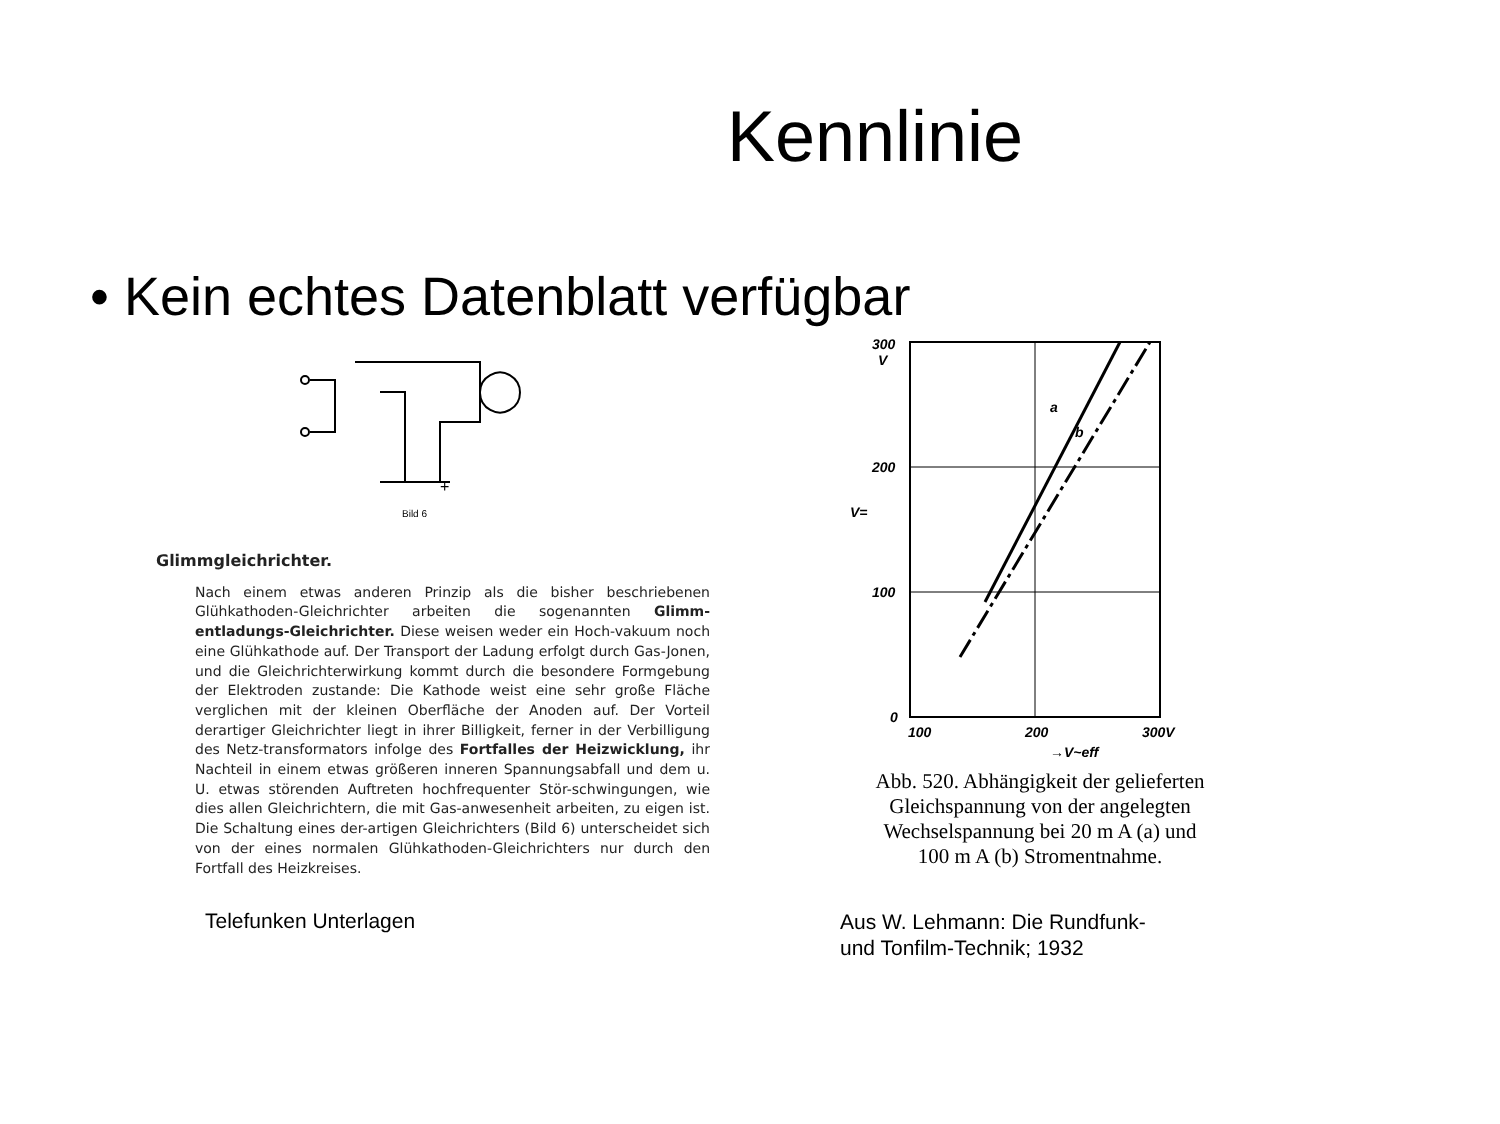Kennlinie
• Kein echtes Datenblatt verfügbar
Bild 6
+
Glimmgleichrichter.
Nach einem etwas anderen Prinzip als die bisher beschriebenen Glühkathoden-Gleichrichter arbeiten die sogenannten Glimm-entladungs-Gleichrichter. Diese weisen weder ein Hoch-vakuum noch eine Glühkathode auf. Der Transport der Ladung erfolgt durch Gas-Jonen, und die Gleichrichterwirkung kommt durch die besondere Formgebung der Elektroden zustande: Die Kathode weist eine sehr große Fläche verglichen mit der kleinen Oberfläche der Anoden auf. Der Vorteil derartiger Gleichrichter liegt in ihrer Billigkeit, ferner in der Verbilligung des Netz-transformators infolge des Fortfalles der Heizwicklung, ihr Nachteil in einem etwas größeren inneren Spannungsabfall und dem u. U. etwas störenden Auftreten hochfrequenter Stör-schwingungen, wie dies allen Gleichrichtern, die mit Gas-anwesenheit arbeiten, zu eigen ist. Die Schaltung eines der-artigen Gleichrichters (Bild 6) unterscheidet sich von der eines normalen Glühkathoden-Gleichrichters nur durch den Fortfall des Heizkreises.
Telefunken Unterlagen
300
V
200
100
0
100
200
300V
a
b
V=
→V~eff
Abb. 520. Abhängigkeit der gelieferten
Gleichspannung von der angelegten
Wechselspannung bei 20 m A (a) und
100 m A (b) Stromentnahme.
Aus W. Lehmann: Die Rundfunk-
und Tonfilm-Technik; 1932